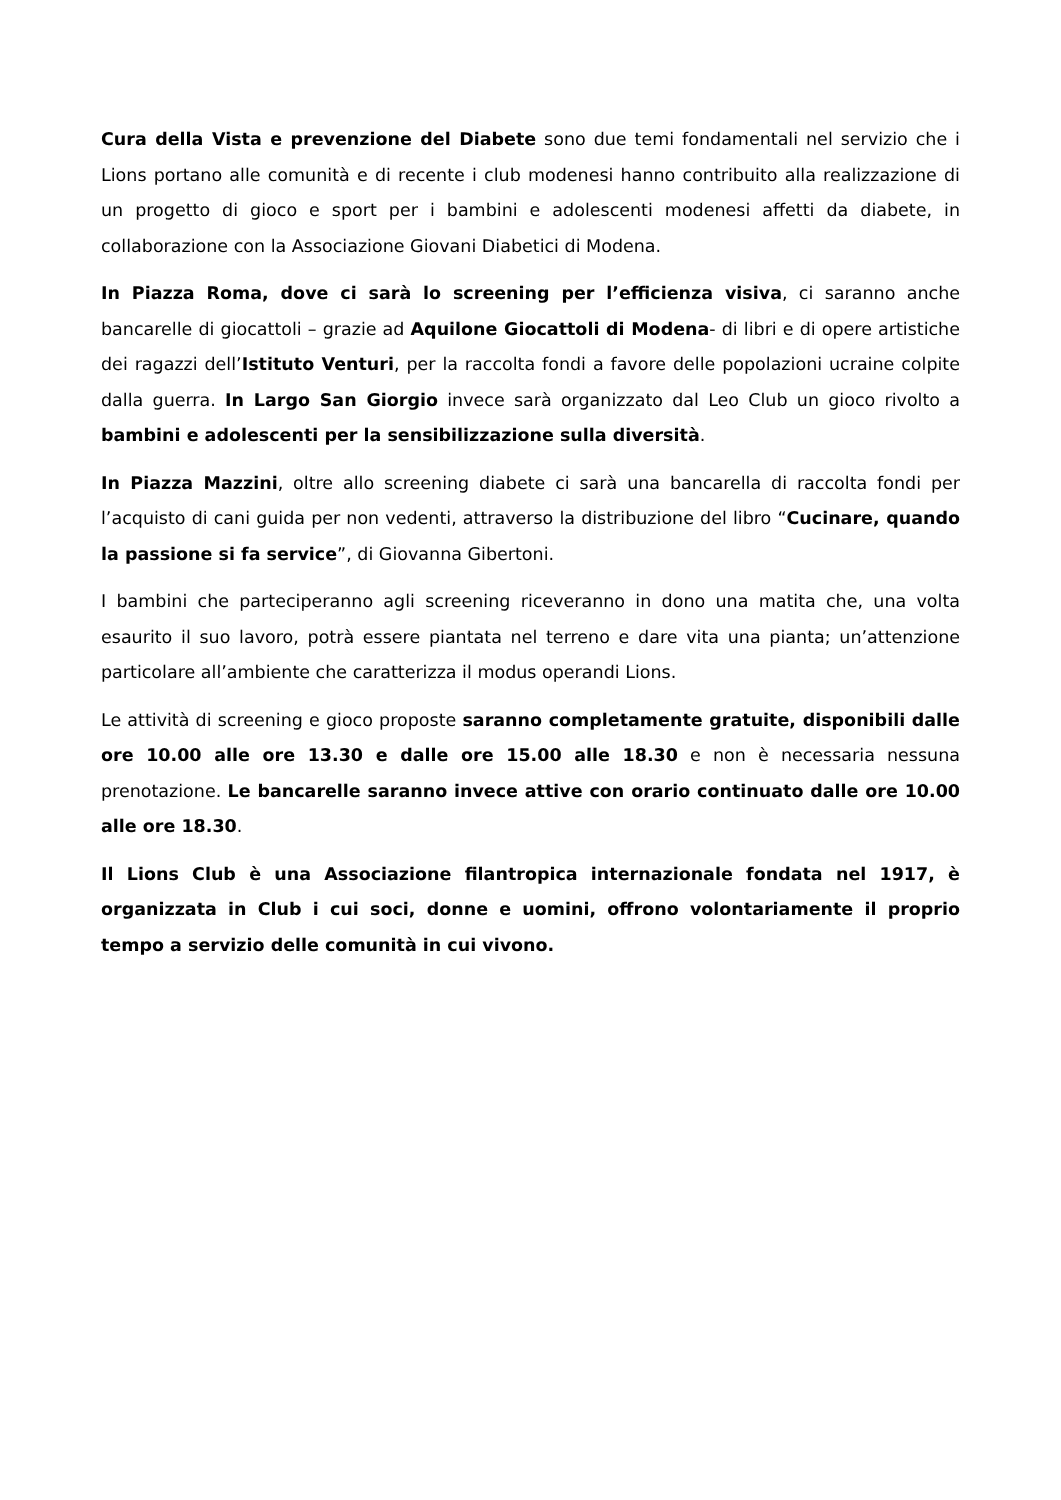Cura della Vista e prevenzione del Diabete sono due temi fondamentali nel servizio che i Lions portano alle comunità e di recente i club modenesi hanno contribuito alla realizzazione di un progetto di gioco e sport per i bambini e adolescenti modenesi affetti da diabete, in collaborazione con la Associazione Giovani Diabetici di Modena.
In Piazza Roma, dove ci sarà lo screening per l’efficienza visiva, ci saranno anche bancarelle di giocattoli – grazie ad Aquilone Giocattoli di Modena- di libri e di opere artistiche dei ragazzi dell’Istituto Venturi, per la raccolta fondi a favore delle popolazioni ucraine colpite dalla guerra. In Largo San Giorgio invece sarà organizzato dal Leo Club un gioco rivolto a bambini e adolescenti per la sensibilizzazione sulla diversità.
In Piazza Mazzini, oltre allo screening diabete ci sarà una bancarella di raccolta fondi per l’acquisto di cani guida per non vedenti, attraverso la distribuzione del libro “Cucinare, quando la passione si fa service”, di Giovanna Gibertoni.
I bambini che parteciperanno agli screening riceveranno in dono una matita che, una volta esaurito il suo lavoro, potrà essere piantata nel terreno e dare vita una pianta; un’attenzione particolare all’ambiente che caratterizza il modus operandi Lions.
Le attività di screening e gioco proposte saranno completamente gratuite, disponibili dalle ore 10.00 alle ore 13.30 e dalle ore 15.00 alle 18.30 e non è necessaria nessuna prenotazione. Le bancarelle saranno invece attive con orario continuato dalle ore 10.00 alle ore 18.30.
Il Lions Club è una Associazione filantropica internazionale fondata nel 1917, è organizzata in Club i cui soci, donne e uomini, offrono volontariamente il proprio tempo a servizio delle comunità in cui vivono.